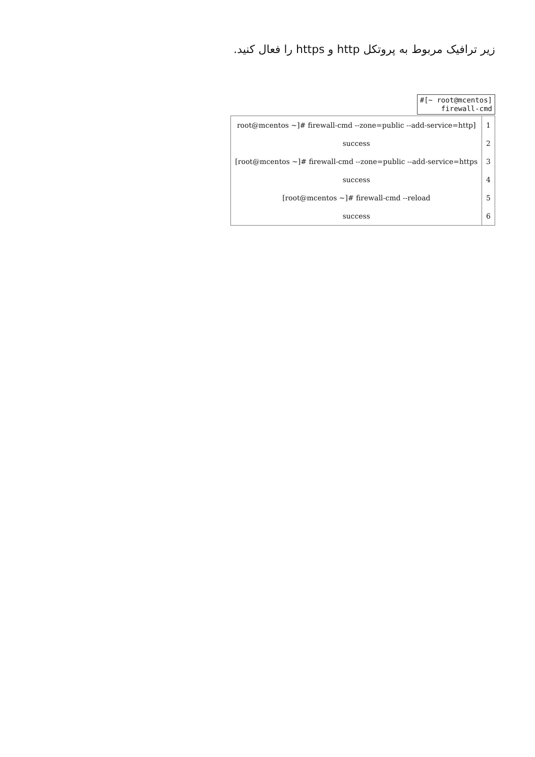زیر ترافیک مربوط به پروتکل http و https را فعال کنید.
#[~ root@mcentos]
firewall-cmd
| root@mcentos ~]# firewall-cmd --zone=public --add-service=http] | 1 |
| success | 2 |
| [root@mcentos ~]# firewall-cmd --zone=public --add-service=https | 3 |
| success | 4 |
| [root@mcentos ~]# firewall-cmd --reload | 5 |
| success | 6 |